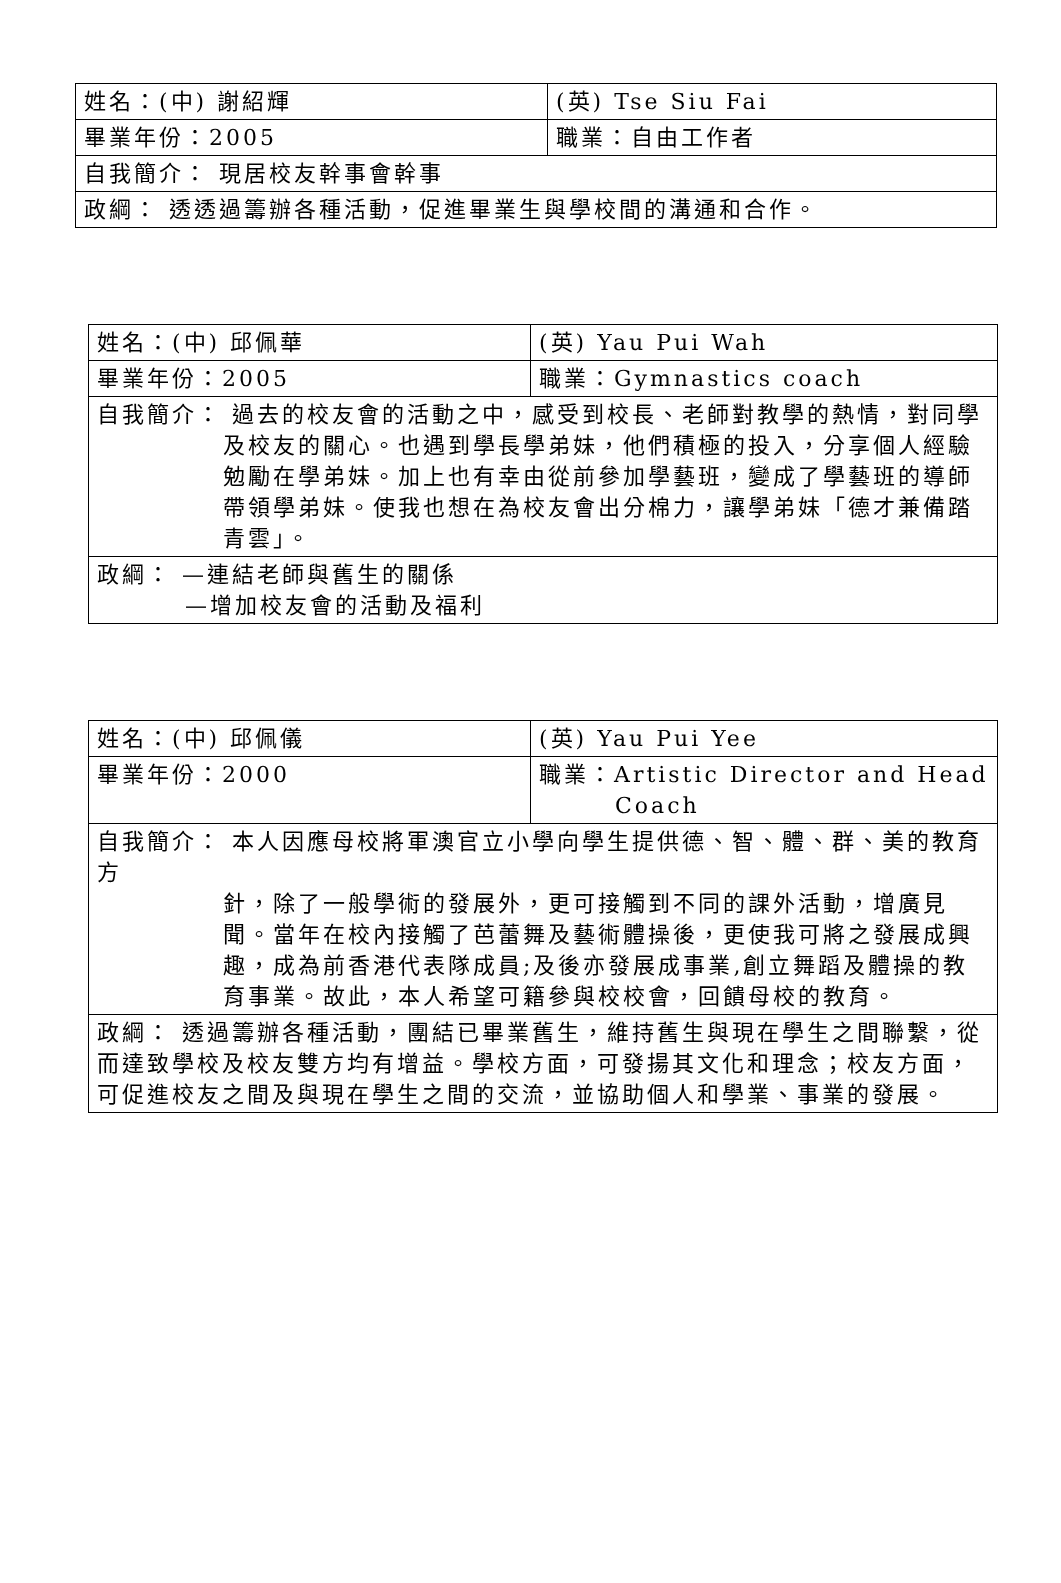| 姓名：(中) 謝紹輝 | (英) Tse Siu Fai |
| 畢業年份：2005 | 職業：自由工作者 |
| 自我簡介： 現居校友幹事會幹事 | |
| 政綱： 透透過籌辦各種活動，促進畢業生與學校間的溝通和合作。 | |
| 姓名：(中) 邱佩華 | (英) Yau Pui Wah |
| 畢業年份：2005 | 職業：Gymnastics coach |
| 自我簡介： 過去的校友會的活動之中，感受到校長、老師對教學的熱情，對同學 及校友的關心。也遇到學長學弟妹，他們積極的投入，分享個人經驗勉勵在學弟妹。加上也有幸由從前參加學藝班，變成了學藝班的導師帶領學弟妹。使我也想在為校友會出分棉力，讓學弟妹「德才兼備踏青雲」。 | |
| 政綱： —連結老師與舊生的關係 —增加校友會的活動及福利 | |
| 姓名：(中) 邱佩儀 | (英) Yau Pui Yee |
| 畢業年份：2000 | 職業：Artistic Director and Head Coach |
| 自我簡介： 本人因應母校將軍澳官立小學向學生提供德、智、體、群、美的教育方 針，除了一般學術的發展外，更可接觸到不同的課外活動，增廣見聞。當年在校內接觸了芭蕾舞及藝術體操後，更使我可將之發展成興趣，成為前香港代表隊成員;及後亦發展成事業,創立舞蹈及體操的教育事業。故此，本人希望可籍參與校校會，回饋母校的教育。 | |
| 政綱： 透過籌辦各種活動，團結已畢業舊生，維持舊生與現在學生之間聯繫，從而達致學校及校友雙方均有增益。學校方面，可發揚其文化和理念；校友方面，可促進校友之間及與現在學生之間的交流，並協助個人和學業、事業的發展。 | |